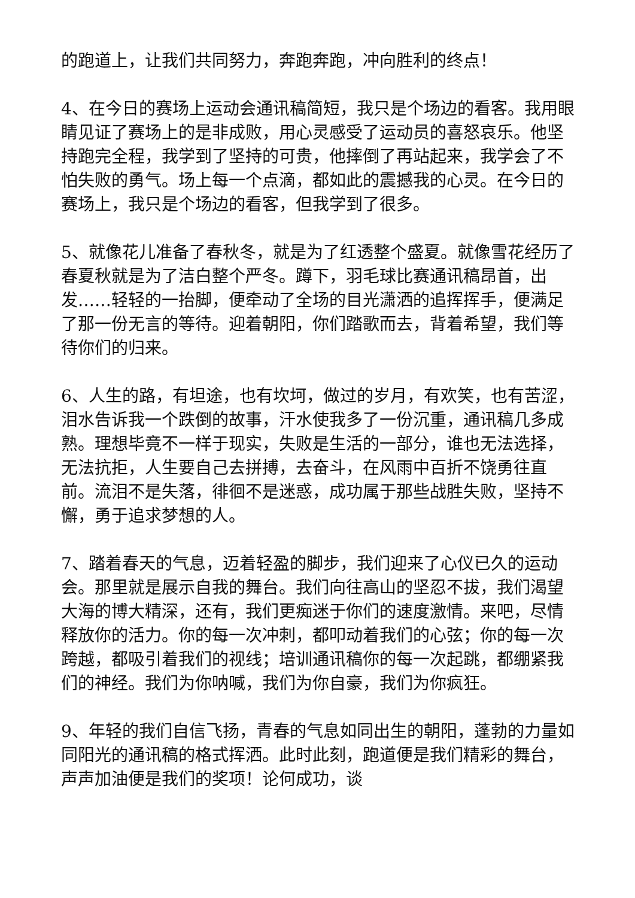的跑道上，让我们共同努力，奔跑奔跑，冲向胜利的终点！
4、在今日的赛场上运动会通讯稿简短，我只是个场边的看客。我用眼睛见证了赛场上的是非成败，用心灵感受了运动员的喜怒哀乐。他坚持跑完全程，我学到了坚持的可贵，他摔倒了再站起来，我学会了不怕失败的勇气。场上每一个点滴，都如此的震撼我的心灵。在今日的赛场上，我只是个场边的看客，但我学到了很多。
5、就像花儿准备了春秋冬，就是为了红透整个盛夏。就像雪花经历了春夏秋就是为了洁白整个严冬。蹲下，羽毛球比赛通讯稿昂首，出发……轻轻的一抬脚，便牵动了全场的目光潇洒的追挥挥手，便满足了那一份无言的等待。迎着朝阳，你们踏歌而去，背着希望，我们等待你们的归来。
6、人生的路，有坦途，也有坎坷，做过的岁月，有欢笑，也有苦涩，泪水告诉我一个跌倒的故事，汗水使我多了一份沉重，通讯稿几多成熟。理想毕竟不一样于现实，失败是生活的一部分，谁也无法选择，无法抗拒，人生要自己去拼搏，去奋斗，在风雨中百折不饶勇往直前。流泪不是失落，徘徊不是迷惑，成功属于那些战胜失败，坚持不懈，勇于追求梦想的人。
7、踏着春天的气息，迈着轻盈的脚步，我们迎来了心仪已久的运动会。那里就是展示自我的舞台。我们向往高山的坚忍不拔，我们渴望大海的博大精深，还有，我们更痴迷于你们的速度激情。来吧，尽情释放你的活力。你的每一次冲刺，都叩动着我们的心弦；你的每一次跨越，都吸引着我们的视线；培训通讯稿你的每一次起跳，都绷紧我们的神经。我们为你呐喊，我们为你自豪，我们为你疯狂。
9、年轻的我们自信飞扬，青春的气息如同出生的朝阳，蓬勃的力量如同阳光的通讯稿的格式挥洒。此时此刻，跑道便是我们精彩的舞台，声声加油便是我们的奖项！论何成功，谈